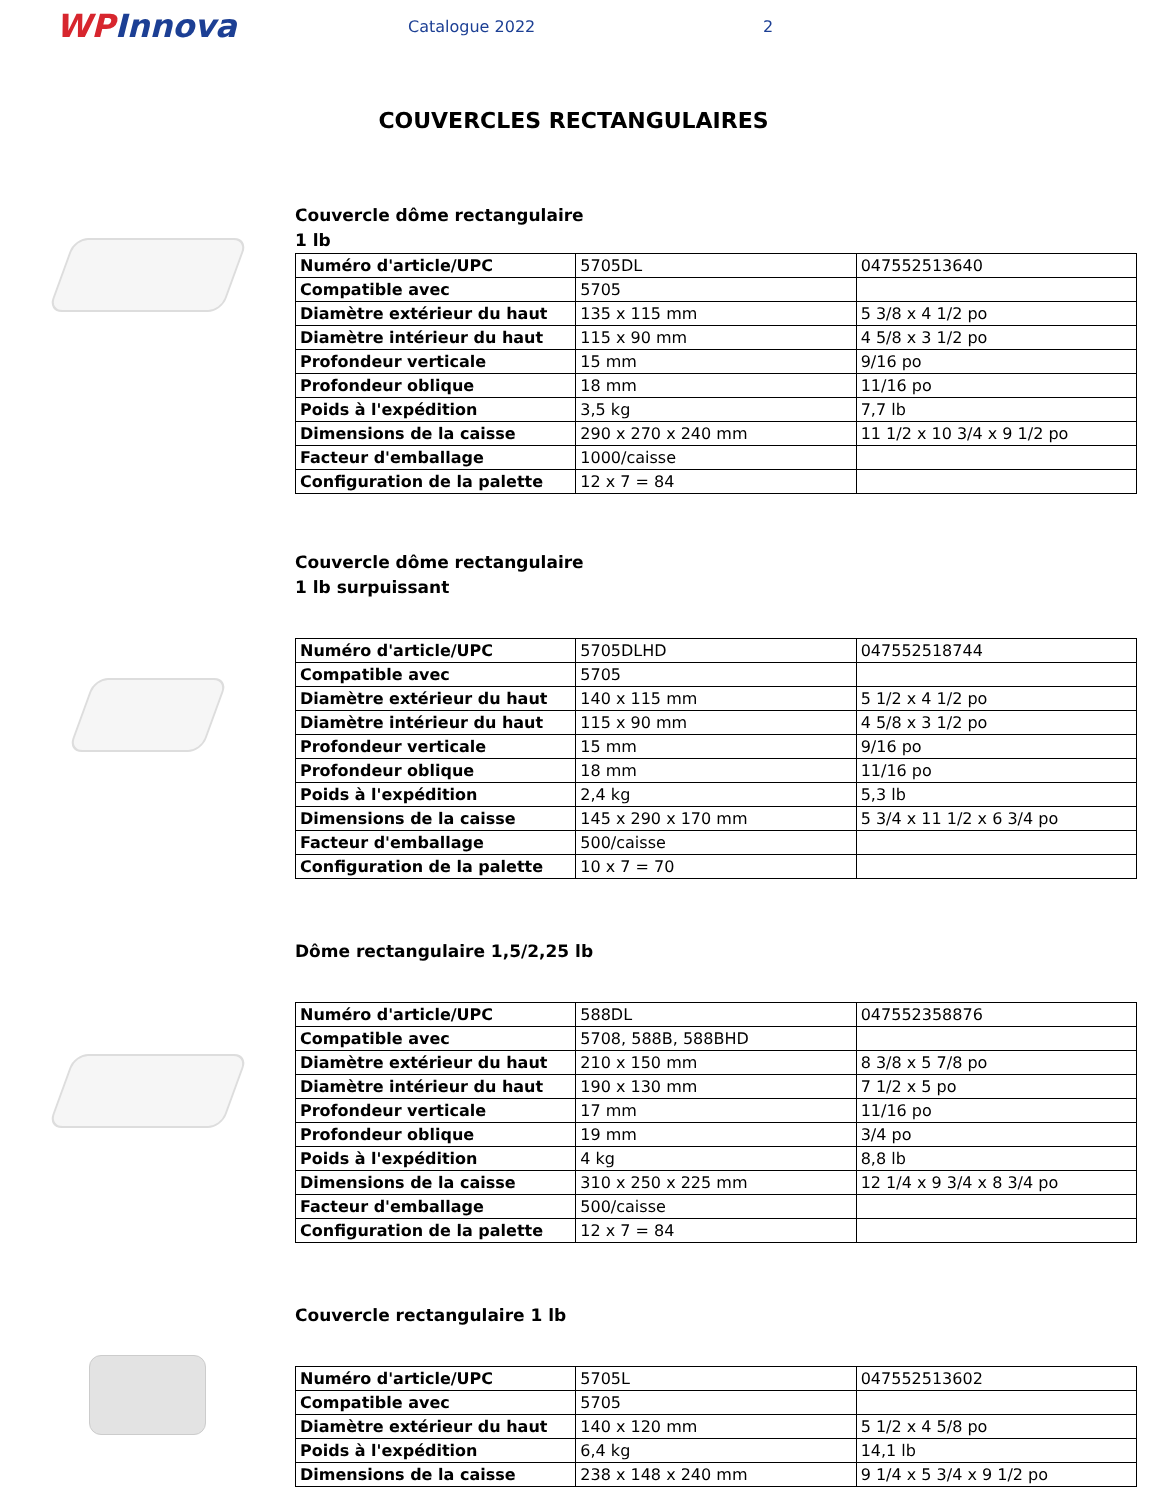WPInnova
Catalogue 2022 2
COUVERCLES RECTANGULAIRES
Couvercle dôme rectangulaire
1 lb
| Numéro d'article/UPC | 5705DL | 047552513640 |
| Compatible avec | 5705 | |
| Diamètre extérieur du haut | 135 x 115 mm | 5 3/8 x 4 1/2 po |
| Diamètre intérieur du haut | 115 x 90 mm | 4 5/8 x 3 1/2 po |
| Profondeur verticale | 15 mm | 9/16 po |
| Profondeur oblique | 18 mm | 11/16 po |
| Poids à l'expédition | 3,5 kg | 7,7 lb |
| Dimensions de la caisse | 290 x 270 x 240 mm | 11 1/2 x 10 3/4 x 9 1/2 po |
| Facteur d'emballage | 1000/caisse | |
| Configuration de la palette | 12 x 7 = 84 | |
Couvercle dôme rectangulaire
1 lb surpuissant
| Numéro d'article/UPC | 5705DLHD | 047552518744 |
| Compatible avec | 5705 | |
| Diamètre extérieur du haut | 140 x 115 mm | 5 1/2 x 4 1/2 po |
| Diamètre intérieur du haut | 115 x 90 mm | 4 5/8 x 3 1/2 po |
| Profondeur verticale | 15 mm | 9/16 po |
| Profondeur oblique | 18 mm | 11/16 po |
| Poids à l'expédition | 2,4 kg | 5,3 lb |
| Dimensions de la caisse | 145 x 290 x 170 mm | 5 3/4 x 11 1/2 x 6 3/4 po |
| Facteur d'emballage | 500/caisse | |
| Configuration de la palette | 10 x 7 = 70 | |
Dôme rectangulaire 1,5/2,25 lb
| Numéro d'article/UPC | 588DL | 047552358876 |
| Compatible avec | 5708, 588B, 588BHD | |
| Diamètre extérieur du haut | 210 x 150 mm | 8 3/8 x 5 7/8 po |
| Diamètre intérieur du haut | 190 x 130 mm | 7 1/2 x 5 po |
| Profondeur verticale | 17 mm | 11/16 po |
| Profondeur oblique | 19 mm | 3/4 po |
| Poids à l'expédition | 4 kg | 8,8 lb |
| Dimensions de la caisse | 310 x 250 x 225 mm | 12 1/4 x 9 3/4 x 8 3/4 po |
| Facteur d'emballage | 500/caisse | |
| Configuration de la palette | 12 x 7 = 84 | |
Couvercle rectangulaire 1 lb
| Numéro d'article/UPC | 5705L | 047552513602 |
| Compatible avec | 5705 | |
| Diamètre extérieur du haut | 140 x 120 mm | 5 1/2 x 4 5/8 po |
| Poids à l'expédition | 6,4 kg | 14,1 lb |
| Dimensions de la caisse | 238 x 148 x 240 mm | 9 1/4 x 5 3/4 x 9 1/2 po |